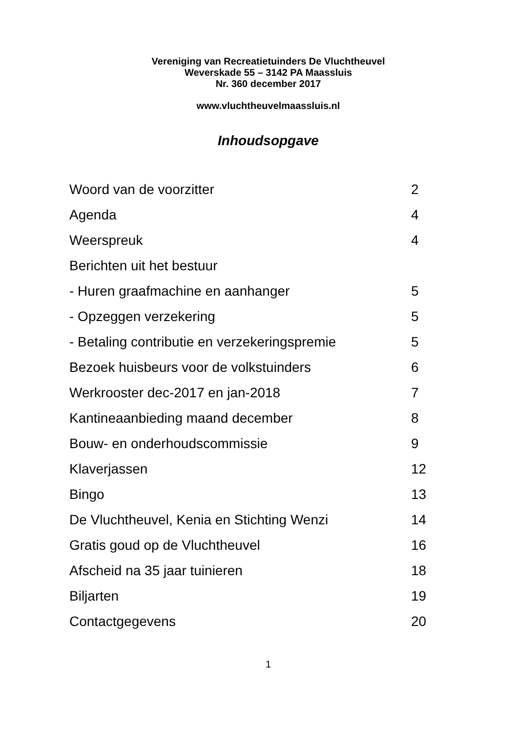Vereniging van Recreatietuinders De Vluchtheuvel
Weverskade 55 – 3142 PA Maassluis
Nr. 360 december 2017
www.vluchtheuvelmaassluis.nl
Inhoudsopgave
| Woord van de voorzitter | 2 |
| Agenda | 4 |
| Weerspreuk | 4 |
| Berichten uit het bestuur | |
| - Huren graafmachine en aanhanger | 5 |
| - Opzeggen verzekering | 5 |
| - Betaling contributie en verzekeringspremie | 5 |
| Bezoek huisbeurs voor de volkstuinders | 6 |
| Werkrooster dec-2017 en jan-2018 | 7 |
| Kantineaanbieding maand december | 8 |
| Bouw- en onderhoudscommissie | 9 |
| Klaverjassen | 12 |
| Bingo | 13 |
| De Vluchtheuvel, Kenia en Stichting Wenzi | 14 |
| Gratis goud op de Vluchtheuvel | 16 |
| Afscheid na 35 jaar tuinieren | 18 |
| Biljarten | 19 |
| Contactgegevens | 20 |
1